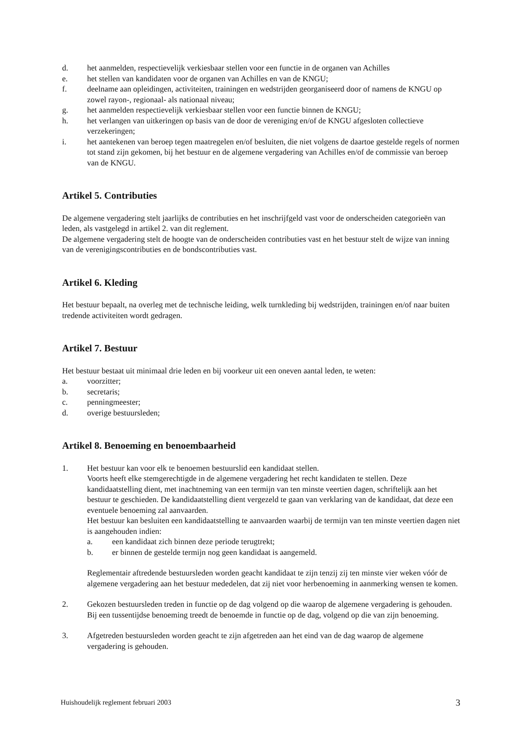d. het aanmelden, respectievelijk verkiesbaar stellen voor een functie in de organen van Achilles
e. het stellen van kandidaten voor de organen van Achilles en van de KNGU;
f. deelname aan opleidingen, activiteiten, trainingen en wedstrijden georganiseerd door of namens de KNGU op zowel rayon-, regionaal- als nationaal niveau;
g. het aanmelden respectievelijk verkiesbaar stellen voor een functie binnen de KNGU;
h. het verlangen van uitkeringen op basis van de door de vereniging en/of de KNGU afgesloten collectieve verzekeringen;
i. het aantekenen van beroep tegen maatregelen en/of besluiten, die niet volgens de daartoe gestelde regels of normen tot stand zijn gekomen, bij het bestuur en de algemene vergadering van Achilles en/of de commissie van beroep van de KNGU.
Artikel 5. Contributies
De algemene vergadering stelt jaarlijks de contributies en het inschrijfgeld vast voor de onderscheiden categorieën van leden, als vastgelegd in artikel 2. van dit reglement.
De algemene vergadering stelt de hoogte van de onderscheiden contributies vast en het bestuur stelt de wijze van inning van de verenigingscontributies en de bondscontributies vast.
Artikel 6. Kleding
Het bestuur bepaalt, na overleg met de technische leiding, welk turnkleding bij wedstrijden, trainingen en/of naar buiten tredende activiteiten wordt gedragen.
Artikel 7. Bestuur
Het bestuur bestaat uit minimaal drie leden en bij voorkeur uit een oneven aantal leden, te weten:
a. voorzitter;
b. secretaris;
c. penningmeester;
d. overige bestuursleden;
Artikel 8. Benoeming en benoembaarheid
1. Het bestuur kan voor elk te benoemen bestuurslid een kandidaat stellen.
Voorts heeft elke stemgerechtigde in de algemene vergadering het recht kandidaten te stellen. Deze kandidaatstelling dient, met inachtneming van een termijn van ten minste veertien dagen, schriftelijk aan het bestuur te geschieden. De kandidaatstelling dient vergezeld te gaan van verklaring van de kandidaat, dat deze een eventuele benoeming zal aanvaarden.
Het bestuur kan besluiten een kandidaatstelling te aanvaarden waarbij de termijn van ten minste veertien dagen niet is aangehouden indien:
a. een kandidaat zich binnen deze periode terugtrekt;
b. er binnen de gestelde termijn nog geen kandidaat is aangemeld.
Reglementair aftredende bestuursleden worden geacht kandidaat te zijn tenzij zij ten minste vier weken vóór de algemene vergadering aan het bestuur mededelen, dat zij niet voor herbenoeming in aanmerking wensen te komen.
2. Gekozen bestuursleden treden in functie op de dag volgend op die waarop de algemene vergadering is gehouden. Bij een tussentijdse benoeming treedt de benoemde in functie op de dag, volgend op die van zijn benoeming.
3. Afgetreden bestuursleden worden geacht te zijn afgetreden aan het eind van de dag waarop de algemene vergadering is gehouden.
Huishoudelijk reglement februari 2003 3